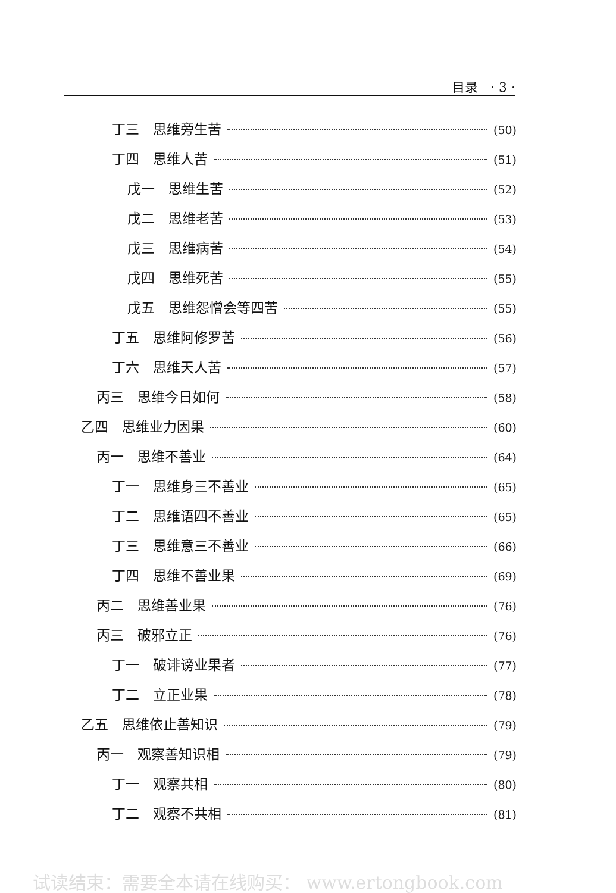目录 · 3 ·
丁三　思维旁生苦 (50)
丁四　思维人苦 (51)
戊一　思维生苦 (52)
戊二　思维老苦 (53)
戊三　思维病苦 (54)
戊四　思维死苦 (55)
戊五　思维怨憎会等四苦 (55)
丁五　思维阿修罗苦 (56)
丁六　思维天人苦 (57)
丙三　思维今日如何 (58)
乙四　思维业力因果 (60)
丙一　思维不善业 (64)
丁一　思维身三不善业 (65)
丁二　思维语四不善业 (65)
丁三　思维意三不善业 (66)
丁四　思维不善业果 (69)
丙二　思维善业果 (76)
丙三　破邪立正 (76)
丁一　破诽谤业果者 (77)
丁二　立正业果 (78)
乙五　思维依止善知识 (79)
丙一　观察善知识相 (79)
丁一　观察共相 (80)
丁二　观察不共相 (81)
试读结束：需要全本请在线购买： www.ertongbook.com